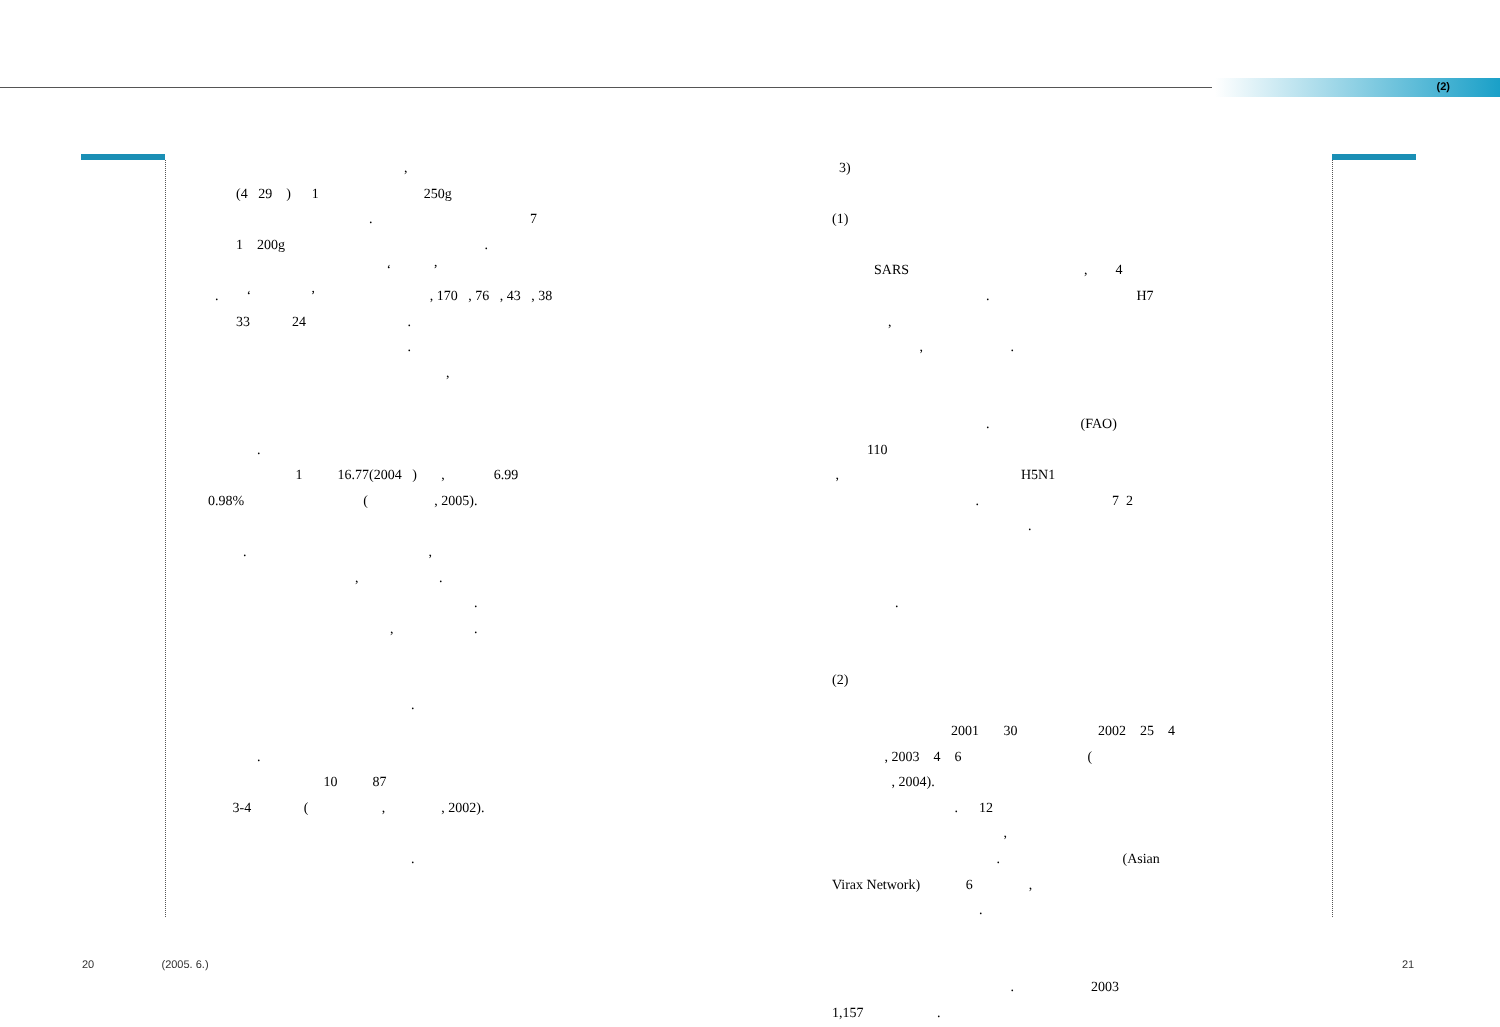(2)
, (4 29 ) 1 250g . 7 1 200g . ‘ ’ . ‘ ’ , 170 , 76 , 43 , 38 33 24 . . , . 1 16.77(2004 ) , 6.99 0.98% ( , 2005). . , , . . , . . . 10 87 3-4 ( , , 2002). .
3) (1) SARS , 4 . H7 , , . . (FAO) 110 , H5N1 . 7 2 . . (2) 2001 30 2002 25 4 , 2003 4 6 ( , 2004). . 12 , . (Asian Virax Network) 6 , . . 2003 1,157 .
20 (2005. 6.)
21